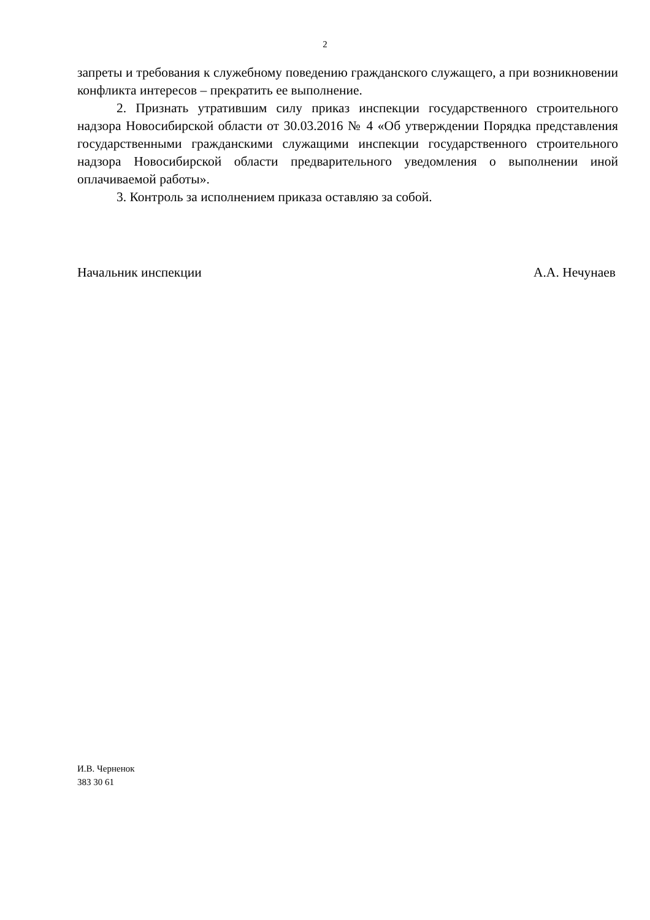2
запреты и требования к служебному поведению гражданского служащего, а при возникновении конфликта интересов – прекратить ее выполнение.
2. Признать утратившим силу приказ инспекции государственного строительного надзора Новосибирской области от 30.03.2016 № 4 «Об утверждении Порядка представления государственными гражданскими служащими инспекции государственного строительного надзора Новосибирской области предварительного уведомления о выполнении иной оплачиваемой работы».
3. Контроль за исполнением приказа оставляю за собой.
Начальник инспекции А.А. Нечунаев
И.В. Черненок
383 30 61